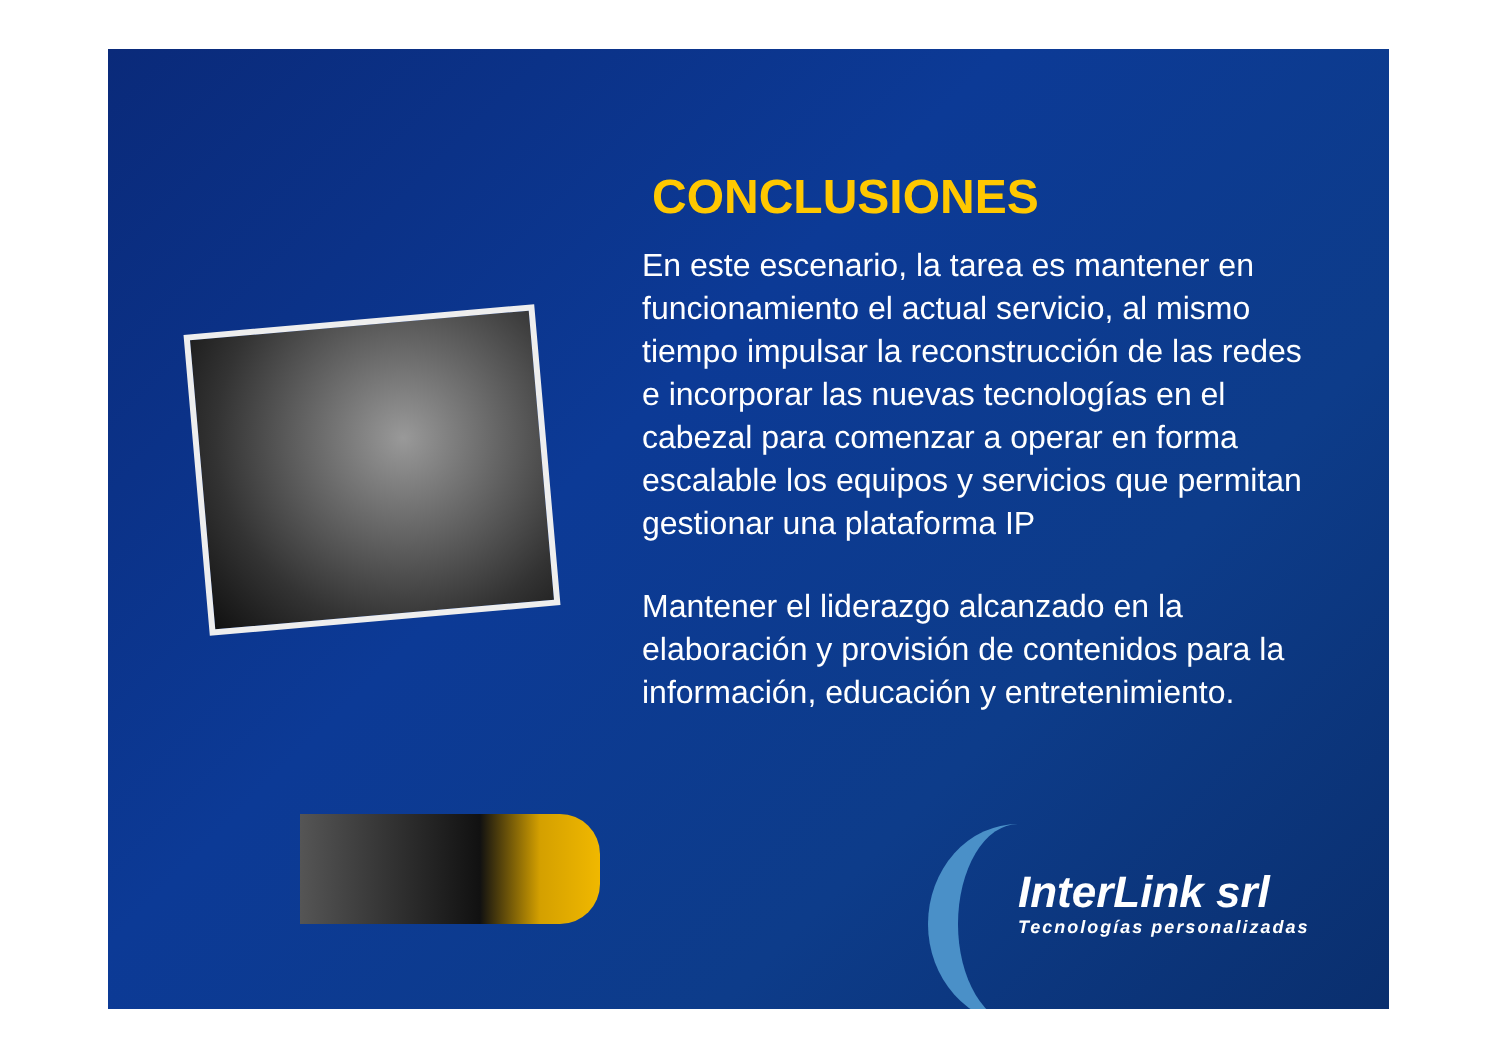CONCLUSIONES
En este escenario, la tarea es mantener en funcionamiento el actual servicio, al mismo tiempo impulsar la reconstrucción de las redes e incorporar las nuevas tecnologías en el cabezal para comenzar a operar en forma escalable los equipos y servicios que permitan gestionar una plataforma IP
Mantener el liderazgo alcanzado en la elaboración y provisión de contenidos para la información, educación y entretenimiento.
InterLink srl
Tecnologías personalizadas